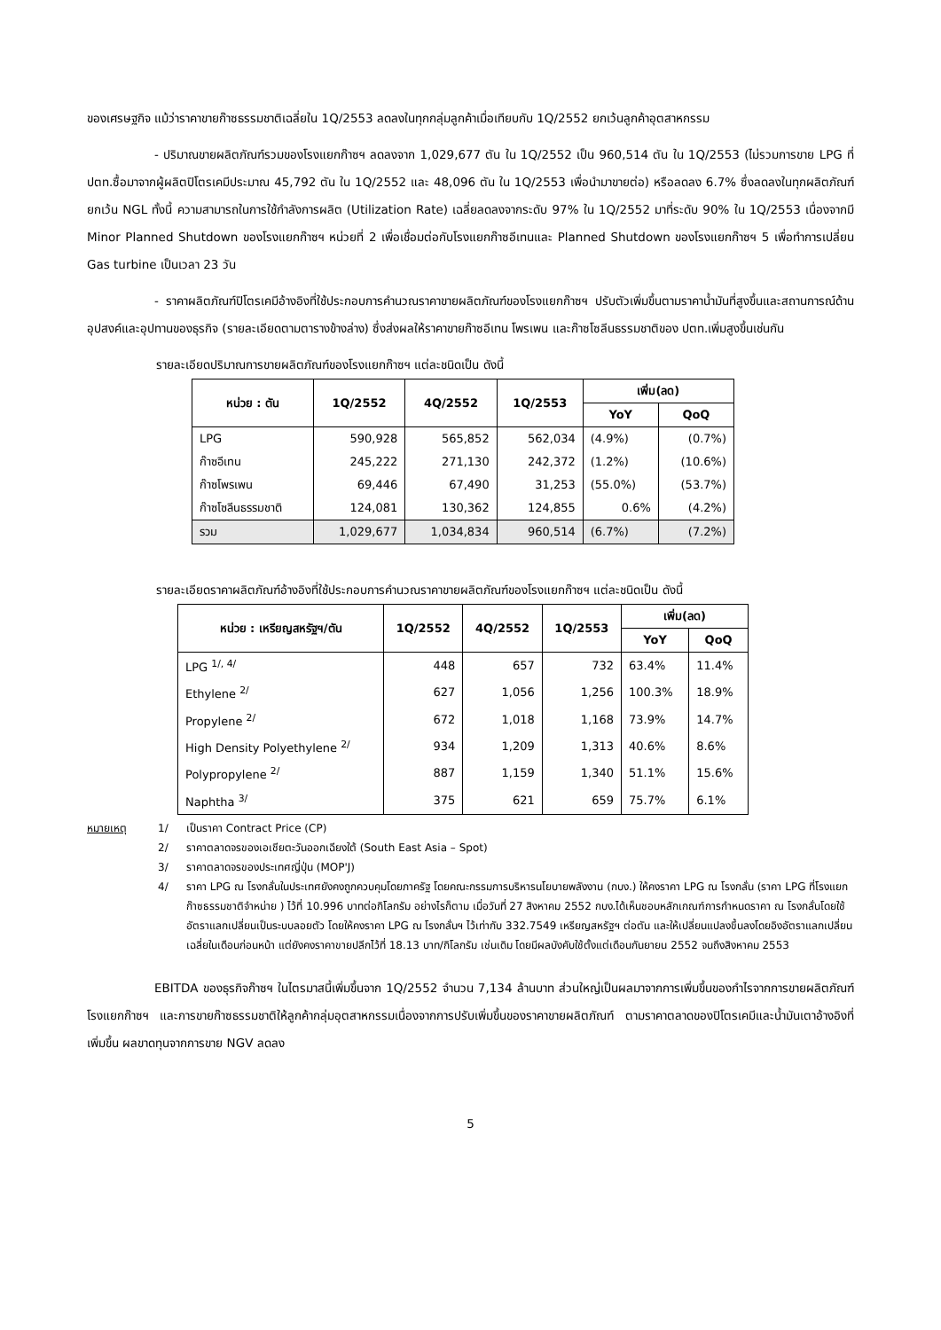ของเศรษฐกิจ แม้ว่าราคาขายก๊าซธรรมชาติเฉลี่ยใน 1Q/2553 ลดลงในทุกกลุ่มลูกค้าเมื่อเทียบกับ 1Q/2552 ยกเว้นลูกค้าอุตสาหกรรม
- ปริมาณขายผลิตภัณฑ์รวมของโรงแยกก๊าซฯ ลดลงจาก 1,029,677 ตัน ใน 1Q/2552 เป็น 960,514 ตัน ใน 1Q/2553 (ไม่รวมการขาย LPG ที่ ปตท.ซื้อมาจากผู้ผลิตปิโตรเคมีประมาณ 45,792 ตัน ใน 1Q/2552 และ 48,096 ตัน ใน 1Q/2553 เพื่อนำมาขายต่อ) หรือลดลง 6.7% ซึ่งลดลงในทุกผลิตภัณฑ์ยกเว้น NGL ทั้งนี้ ความสามารถในการใช้กำลังการผลิต (Utilization Rate) เฉลี่ยลดลงจากระดับ 97% ใน 1Q/2552 มาที่ระดับ 90% ใน 1Q/2553 เนื่องจากมี Minor Planned Shutdown ของโรงแยกก๊าซฯ หน่วยที่ 2 เพื่อเชื่อมต่อกับโรงแยกก๊าซอีเทนและ Planned Shutdown ของโรงแยกก๊าซฯ 5 เพื่อทำการเปลี่ยน Gas turbine เป็นเวลา 23 วัน
- ราคาผลิตภัณฑ์ปิโตรเคมีอ้างอิงที่ใช้ประกอบการคำนวณราคาขายผลิตภัณฑ์ของโรงแยกก๊าซฯ ปรับตัวเพิ่มขึ้นตามราคาน้ำมันที่สูงขึ้นและสถานการณ์ด้านอุปสงค์และอุปทานของธุรกิจ (รายละเอียดตามตารางข้างล่าง) ซึ่งส่งผลให้ราคาขายก๊าซอีเทน โพรเพน และก๊าซโซลีนธรรมชาติของ ปตท.เพิ่มสูงขึ้นเช่นกัน
รายละเอียดปริมาณการขายผลิตภัณฑ์ของโรงแยกก๊าซฯ แต่ละชนิดเป็น ดังนี้
| หน่วย : ตัน | 1Q/2552 | 4Q/2552 | 1Q/2553 | เพิ่ม(ลด) | |
| --- | --- | --- | --- | --- | --- |
| | | | | YoY | QoQ |
| LPG | 590,928 | 565,852 | 562,034 | (4.9%) | (0.7%) |
| ก๊าซอีเทน | 245,222 | 271,130 | 242,372 | (1.2%) | (10.6%) |
| ก๊าซโพรเพน | 69,446 | 67,490 | 31,253 | (55.0%) | (53.7%) |
| ก๊าซโซลีนธรรมชาติ | 124,081 | 130,362 | 124,855 | 0.6% | (4.2%) |
| รวม | 1,029,677 | 1,034,834 | 960,514 | (6.7%) | (7.2%) |
รายละเอียดราคาผลิตภัณฑ์อ้างอิงที่ใช้ประกอบการคำนวณราคาขายผลิตภัณฑ์ของโรงแยกก๊าซฯ แต่ละชนิดเป็น ดังนี้
| หน่วย : เหรียญสหรัฐฯ/ตัน | 1Q/2552 | 4Q/2552 | 1Q/2553 | เพิ่ม(ลด) | |
| --- | --- | --- | --- | --- | --- |
| | | | | YoY | QoQ |
| LPG <sup>1/, 4/</sup> | 448 | 657 | 732 | 63.4% | 11.4% |
| Ethylene <sup>2/</sup> | 627 | 1,056 | 1,256 | 100.3% | 18.9% |
| Propylene <sup>2/</sup> | 672 | 1,018 | 1,168 | 73.9% | 14.7% |
| High Density Polyethylene <sup>2/</sup> | 934 | 1,209 | 1,313 | 40.6% | 8.6% |
| Polypropylene <sup>2/</sup> | 887 | 1,159 | 1,340 | 51.1% | 15.6% |
| Naphtha <sup>3/</sup> | 375 | 621 | 659 | 75.7% | 6.1% |
หมายเหตุ
1/
เป็นราคา Contract Price (CP)
2/
ราคาตลาดจรของเอเชียตะวันออกเฉียงใต้ (South East Asia – Spot)
3/
ราคาตลาดจรของประเทศญี่ปุ่น (MOP'J)
4/
ราคา LPG ณ โรงกลั่นในประเทศยังคงถูกควบคุมโดยภาครัฐ โดยคณะกรรมการบริหารนโยบายพลังงาน (กบง.) ให้คงราคา LPG ณ โรงกลั่น (ราคา LPG ที่โรงแยกก๊าซธรรมชาติจำหน่าย ) ไว้ที่ 10.996 บาทต่อกิโลกรัม อย่างไรก็ตาม เมื่อวันที่ 27 สิงหาคม 2552 กบง.ได้เห็นชอบหลักเกณฑ์การกำหนดราคา ณ โรงกลั่นโดยใช้อัตราแลกเปลี่ยนเป็นระบบลอยตัว โดยให้คงราคา LPG ณ โรงกลั่นฯ ไว้เท่ากับ 332.7549 เหรียญสหรัฐฯ ต่อตัน และให้เปลี่ยนแปลงขึ้นลงโดยอิงอัตราแลกเปลี่ยนเฉลี่ยในเดือนก่อนหน้า แต่ยังคงราคาขายปลีกไว้ที่ 18.13 บาท/กิโลกรัม เช่นเดิม โดยมีผลบังคับใช้ตั้งแต่เดือนกันยายน 2552 จนถึงสิงหาคม 2553
EBITDA ของธุรกิจก๊าซฯ ในไตรมาสนี้เพิ่มขึ้นจาก 1Q/2552 จำนวน 7,134 ล้านบาท ส่วนใหญ่เป็นผลมาจากการเพิ่มขึ้นของกำไรจากการขายผลิตภัณฑ์โรงแยกก๊าซฯ และการขายก๊าซธรรมชาติให้ลูกค้ากลุ่มอุตสาหกรรมเนื่องจากการปรับเพิ่มขึ้นของราคาขายผลิตภัณฑ์ ตามราคาตลาดของปิโตรเคมีและน้ำมันเตาอ้างอิงที่เพิ่มขึ้น ผลขาดทุนจากการขาย NGV ลดลง
5